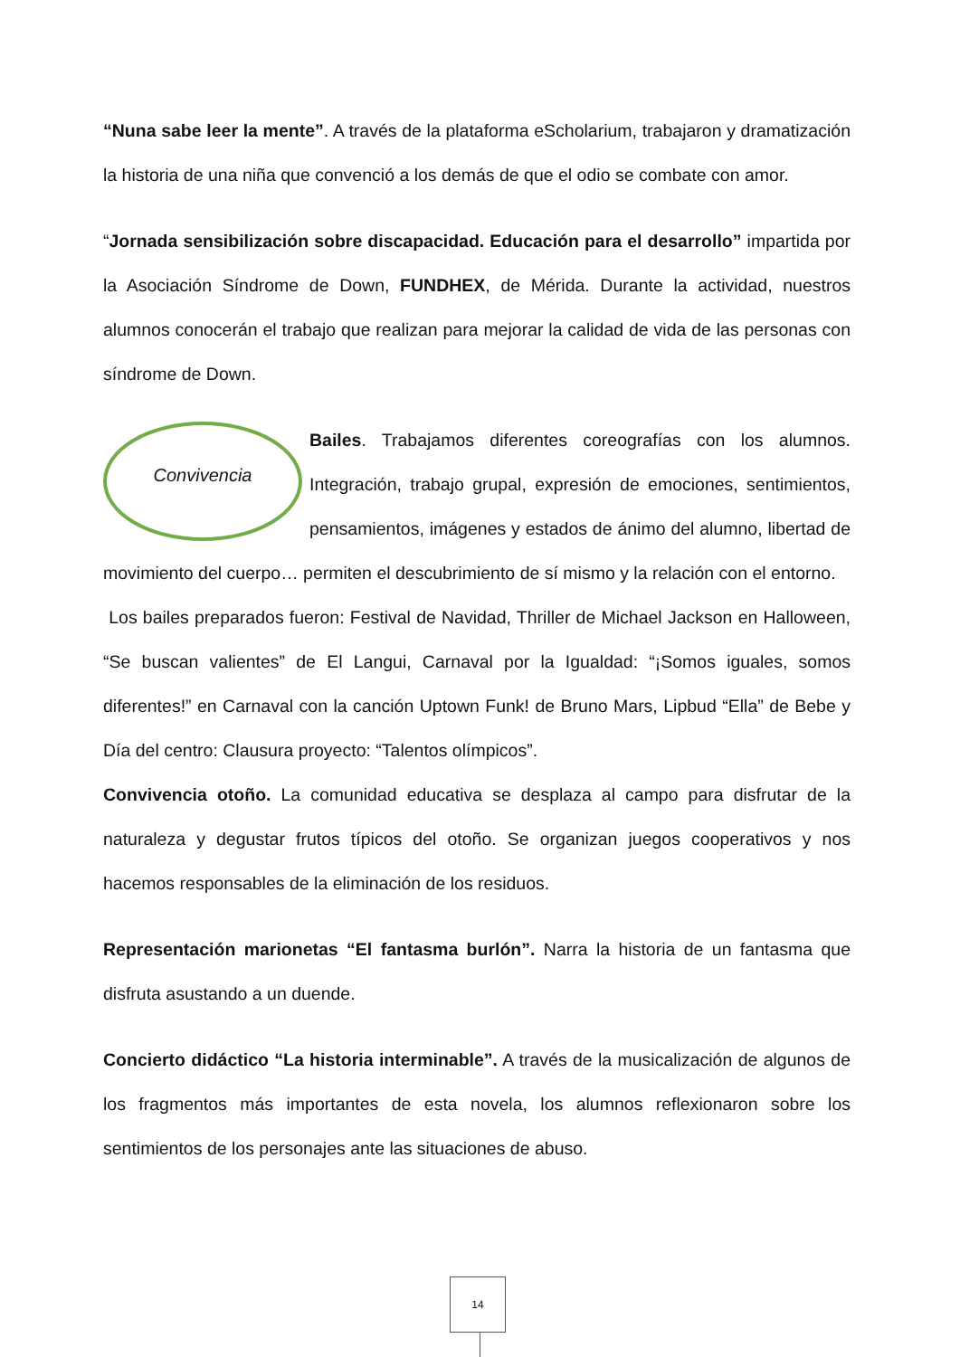“Nuna sabe leer la mente”. A través de la plataforma eScholarium, trabajaron y dramatización la historia de una niña que convenció a los demás de que el odio se combate con amor.
“Jornada sensibilización sobre discapacidad. Educación para el desarrollo” impartida por la Asociación Síndrome de Down, FUNDHEX, de Mérida. Durante la actividad, nuestros alumnos conocerán el trabajo que realizan para mejorar la calidad de vida de las personas con síndrome de Down.
Convivencia
Bailes. Trabajamos diferentes coreografías con los alumnos. Integración, trabajo grupal, expresión de emociones, sentimientos, pensamientos, imágenes y estados de ánimo del alumno, libertad de movimiento del cuerpo… permiten el descubrimiento de sí mismo y la relación con el entorno.
Los bailes preparados fueron: Festival de Navidad, Thriller de Michael Jackson en Halloween, “Se buscan valientes” de El Langui, Carnaval por la Igualdad: “¡Somos iguales, somos diferentes!” en Carnaval con la canción Uptown Funk! de Bruno Mars, Lipbud “Ella” de Bebe y Día del centro: Clausura proyecto: “Talentos olímpicos”.
Convivencia otoño. La comunidad educativa se desplaza al campo para disfrutar de la naturaleza y degustar frutos típicos del otoño. Se organizan juegos cooperativos y nos hacemos responsables de la eliminación de los residuos.
Representación marionetas “El fantasma burlón”. Narra la historia de un fantasma que disfruta asustando a un duende.
Concierto didáctico “La historia interminable”. A través de la musicalización de algunos de los fragmentos más importantes de esta novela, los alumnos reflexionaron sobre los sentimientos de los personajes ante las situaciones de abuso.
14